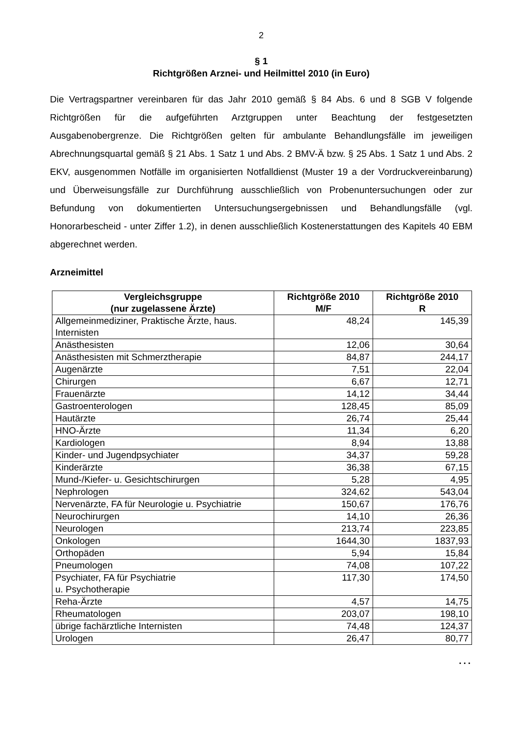2
§ 1
Richtgrößen Arznei- und Heilmittel 2010 (in Euro)
Die Vertragspartner vereinbaren für das Jahr 2010 gemäß § 84 Abs. 6 und 8 SGB V folgende Richtgrößen für die aufgeführten Arztgruppen unter Beachtung der festgesetzten Ausgabenobergrenze. Die Richtgrößen gelten für ambulante Behandlungsfälle im jeweiligen Abrechnungsquartal gemäß § 21 Abs. 1 Satz 1 und Abs. 2 BMV-Ä bzw. § 25 Abs. 1 Satz 1 und Abs. 2 EKV, ausgenommen Notfälle im organisierten Notfalldienst (Muster 19 a der Vordruckvereinbarung) und Überweisungsfälle zur Durchführung ausschließlich von Probenuntersuchungen oder zur Befundung von dokumentierten Untersuchungsergebnissen und Behandlungsfälle (vgl. Honorarbescheid - unter Ziffer 1.2), in denen ausschließlich Kostenerstattungen des Kapitels 40 EBM abgerechnet werden.
Arzneimittel
| Vergleichsgruppe (nur zugelassene Ärzte) | Richtgröße 2010 M/F | Richtgröße 2010 R |
| --- | --- | --- |
| Allgemeinmediziner, Praktische Ärzte, haus. Internisten | 48,24 | 145,39 |
| Anästhesisten | 12,06 | 30,64 |
| Anästhesisten mit Schmerztherapie | 84,87 | 244,17 |
| Augenärzte | 7,51 | 22,04 |
| Chirurgen | 6,67 | 12,71 |
| Frauenärzte | 14,12 | 34,44 |
| Gastroenterologen | 128,45 | 85,09 |
| Hautärzte | 26,74 | 25,44 |
| HNO-Ärzte | 11,34 | 6,20 |
| Kardiologen | 8,94 | 13,88 |
| Kinder- und Jugendpsychiater | 34,37 | 59,28 |
| Kinderärzte | 36,38 | 67,15 |
| Mund-/Kiefer- u. Gesichtschirurgen | 5,28 | 4,95 |
| Nephrologen | 324,62 | 543,04 |
| Nervenärzte, FA für Neurologie u. Psychiatrie | 150,67 | 176,76 |
| Neurochirurgen | 14,10 | 26,36 |
| Neurologen | 213,74 | 223,85 |
| Onkologen | 1644,30 | 1837,93 |
| Orthopäden | 5,94 | 15,84 |
| Pneumologen | 74,08 | 107,22 |
| Psychiater, FA für Psychiatrie u. Psychotherapie | 117,30 | 174,50 |
| Reha-Ärzte | 4,57 | 14,75 |
| Rheumatologen | 203,07 | 198,10 |
| übrige fachärztliche Internisten | 74,48 | 124,37 |
| Urologen | 26,47 | 80,77 |
...